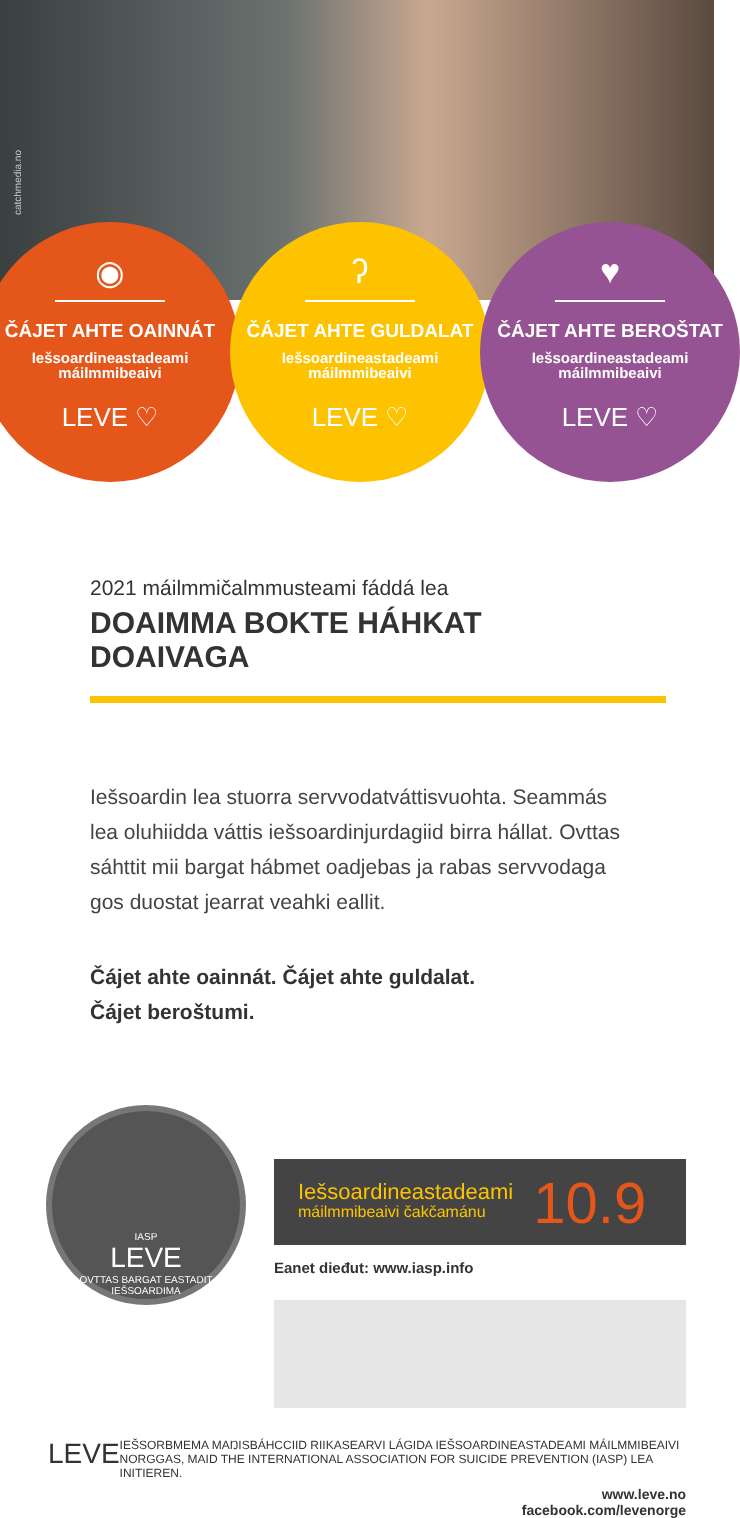catchmedia.no
◉
ČÁJET AHTE OAINNÁT
Iešsoardineastadeami
máilmmibeaivi
LEVE ♡
ʔ
ČÁJET AHTE GULDALAT
Iešsoardineastadeami
máilmmibeaivi
LEVE ♡
♥
ČÁJET AHTE BEROŠTAT
Iešsoardineastadeami
máilmmibeaivi
LEVE ♡
2021 máilmmičalmmusteami fáddá lea
DOAIMMA BOKTE HÁHKAT DOAIVAGA
Iešsoardin lea stuorra servvodatváttisvuohta. Seammás lea oluhiidda váttis iešsoardinjurdagiid birra hállat. Ovttas sáhttit mii bargat hábmet oadjebas ja rabas servvodaga gos duostat jearrat veahki eallit.
Čájet ahte oainnát. Čájet ahte guldalat.
Čájet beroštumi.
IASP
LEVE
OVTTAS BARGAT EASTADIT IEŠSOARDIMA
Iešsoardineastadeami
máilmmibeaivi čakčamánu
10.9
Eanet dieđut: www.iasp.info
LEVE
IEŠSORBMEMA MAŊISBÁHCCIID RIIKASEARVI LÁGIDA IEŠSOARDINEASTADEAMI MÁILMMIBEAIVI NORGGAS, MAID THE INTERNATIONAL ASSOCIATION FOR SUICIDE PREVENTION (IASP) LEA INITIEREN.
www.leve.no
facebook.com/levenorge